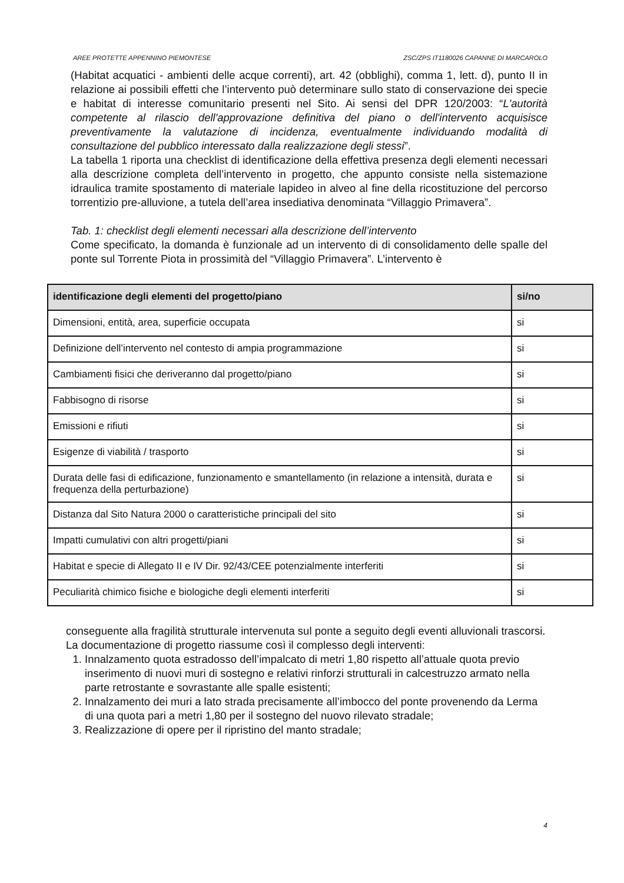AREE PROTETTE APPENNINO PIEMONTESE ZSC/ZPS IT1180026 CAPANNE DI MARCAROLO
(Habitat acquatici - ambienti delle acque correnti), art. 42 (obblighi), comma 1, lett. d), punto II in relazione ai possibili effetti che l’intervento può determinare sullo stato di conservazione dei specie e habitat di interesse comunitario presenti nel Sito. Ai sensi del DPR 120/2003: “L'autorità competente al rilascio dell'approvazione definitiva del piano o dell'intervento acquisisce preventivamente la valutazione di incidenza, eventualmente individuando modalità di consultazione del pubblico interessato dalla realizzazione degli stessi”.
La tabella 1 riporta una checklist di identificazione della effettiva presenza degli elementi necessari alla descrizione completa dell’intervento in progetto, che appunto consiste nella sistemazione idraulica tramite spostamento di materiale lapideo in alveo al fine della ricostituzione del percorso torrentizio pre-alluvione, a tutela dell’area insediativa denominata “Villaggio Primavera”.
Tab. 1: checklist degli elementi necessari alla descrizione dell’intervento
Come specificato, la domanda è funzionale ad un intervento di di consolidamento delle spalle del ponte sul Torrente Piota in prossimità del “Villaggio Primavera”. L’intervento è
| identificazione degli elementi del progetto/piano | si/no |
| --- | --- |
| Dimensioni, entità, area, superficie occupata | si |
| Definizione dell’intervento nel contesto di ampia programmazione | si |
| Cambiamenti fisici che deriveranno dal progetto/piano | si |
| Fabbisogno di risorse | si |
| Emissioni e rifiuti | si |
| Esigenze di viabilità / trasporto | si |
| Durata delle fasi di edificazione, funzionamento e smantellamento (in relazione a intensità, durata e frequenza della perturbazione) | si |
| Distanza dal Sito Natura 2000 o caratteristiche principali del sito | si |
| Impatti cumulativi con altri progetti/piani | si |
| Habitat e specie di Allegato II e IV Dir. 92/43/CEE potenzialmente interferiti | si |
| Peculiarità chimico fisiche e biologiche degli elementi interferiti | si |
conseguente alla fragilità strutturale intervenuta sul ponte a seguito degli eventi alluvionali trascorsi.
La documentazione di progetto riassume così il complesso degli interventi:
1. Innalzamento quota estradosso dell’impalcato di metri 1,80 rispetto all’attuale quota previo inserimento di nuovi muri di sostegno e relativi rinforzi strutturali in calcestruzzo armato nella parte retrostante e sovrastante alle spalle esistenti;
2. Innalzamento dei muri a lato strada precisamente all’imbocco del ponte provenendo da Lerma di una quota pari a metri 1,80 per il sostegno del nuovo rilevato stradale;
3. Realizzazione di opere per il ripristino del manto stradale;
4